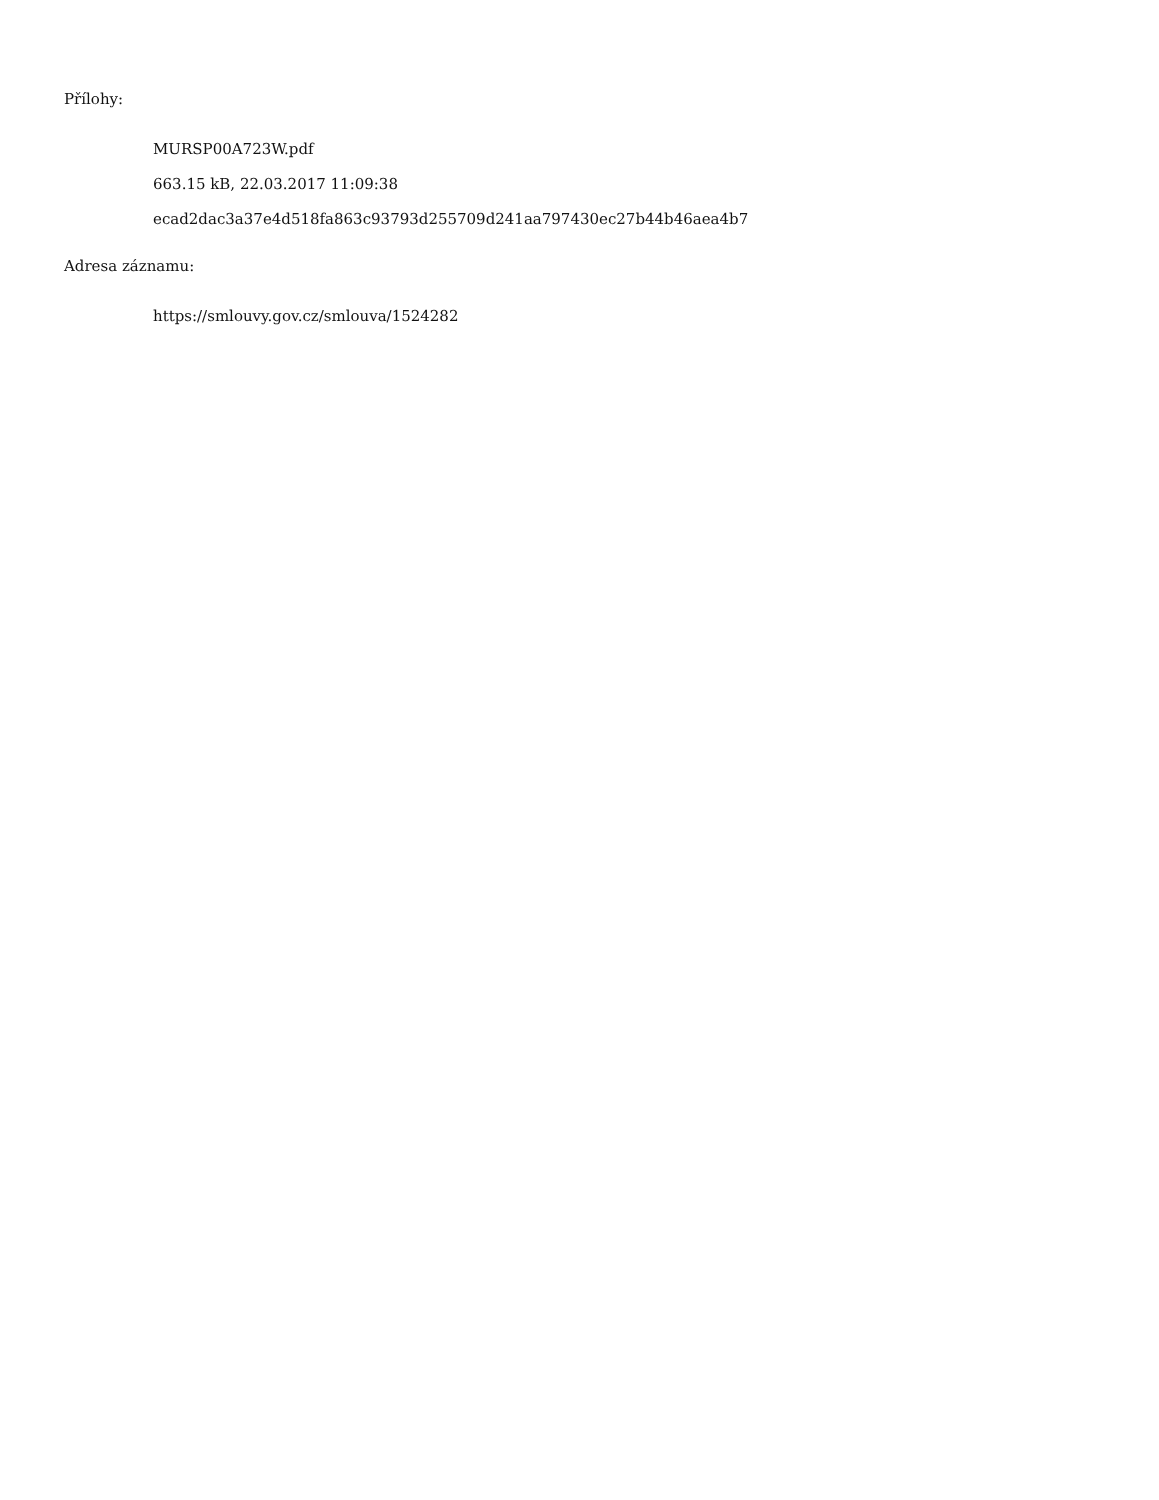Přílohy:
MURSP00A723W.pdf
663.15 kB, 22.03.2017 11:09:38
ecad2dac3a37e4d518fa863c93793d255709d241aa797430ec27b44b46aea4b7
Adresa záznamu:
https://smlouvy.gov.cz/smlouva/1524282